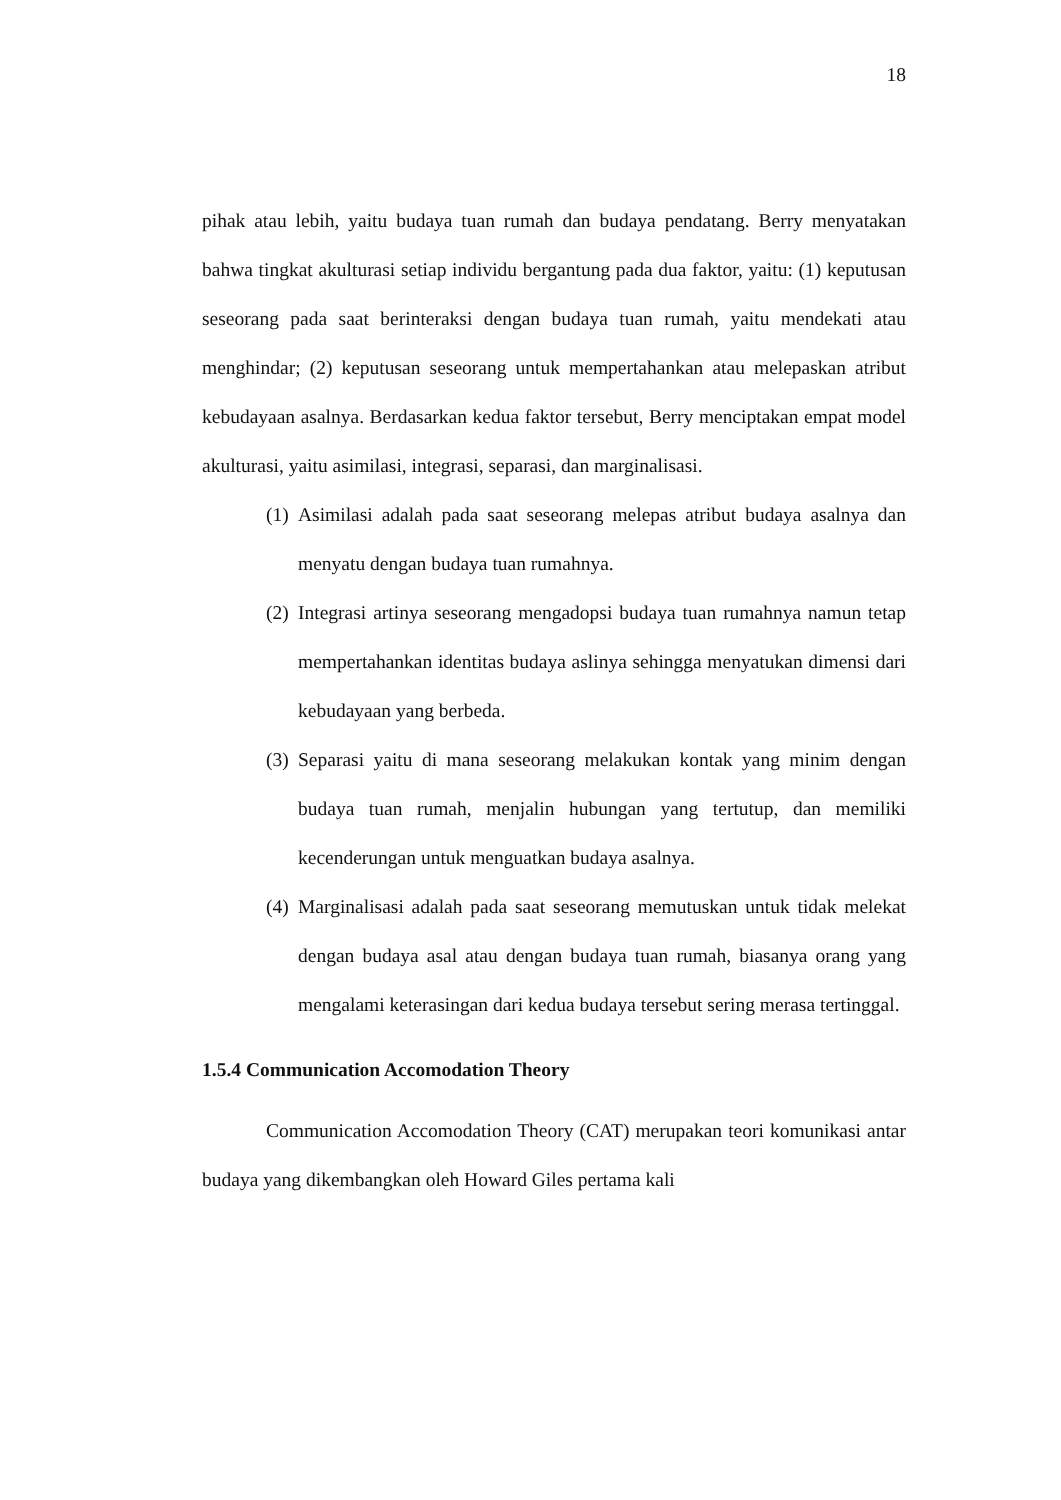18
pihak atau lebih, yaitu budaya tuan rumah dan budaya pendatang. Berry menyatakan bahwa tingkat akulturasi setiap individu bergantung pada dua faktor, yaitu: (1) keputusan seseorang pada saat berinteraksi dengan budaya tuan rumah, yaitu mendekati atau menghindar; (2) keputusan seseorang untuk mempertahankan atau melepaskan atribut kebudayaan asalnya. Berdasarkan kedua faktor tersebut, Berry menciptakan empat model akulturasi, yaitu asimilasi, integrasi, separasi, dan marginalisasi.
(1) Asimilasi adalah pada saat seseorang melepas atribut budaya asalnya dan menyatu dengan budaya tuan rumahnya.
(2) Integrasi artinya seseorang mengadopsi budaya tuan rumahnya namun tetap mempertahankan identitas budaya aslinya sehingga menyatukan dimensi dari kebudayaan yang berbeda.
(3) Separasi yaitu di mana seseorang melakukan kontak yang minim dengan budaya tuan rumah, menjalin hubungan yang tertutup, dan memiliki kecenderungan untuk menguatkan budaya asalnya.
(4) Marginalisasi adalah pada saat seseorang memutuskan untuk tidak melekat dengan budaya asal atau dengan budaya tuan rumah, biasanya orang yang mengalami keterasingan dari kedua budaya tersebut sering merasa tertinggal.
1.5.4 Communication Accomodation Theory
Communication Accomodation Theory (CAT) merupakan teori komunikasi antar budaya yang dikembangkan oleh Howard Giles pertama kali